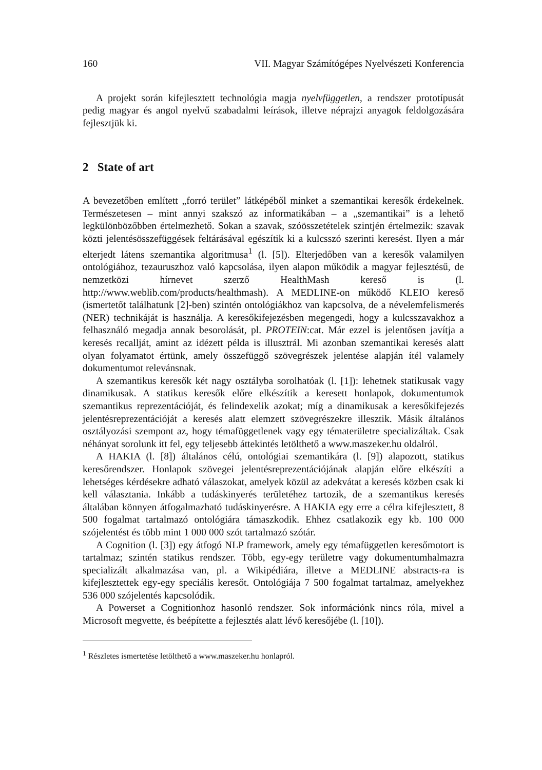160 VII. Magyar Számítógépes Nyelvészeti Konferencia
A projekt során kifejlesztett technológia magja nyelvfüggetlen, a rendszer prototípusát pedig magyar és angol nyelvű szabadalmi leírások, illetve néprajzi anyagok feldolgozására fejlesztjük ki.
2 State of art
A bevezetőben említett „forró terület” látképéből minket a szemantikai keresők érdekelnek. Természetesen – mint annyi szakszó az informatikában – a „szemantikai” is a lehető legkülönbözőbben értelmezhető. Sokan a szavak, szóösszetételek szintjén értelmezik: szavak közti jelentésösszefüggések feltárásával egészítik ki a kulcsszó szerinti keresést. Ilyen a már elterjedt látens szemantika algoritmusa<sup>1</sup> (l. [5]). Elterjedőben van a keresők valamilyen ontológiához, tezauruszhoz való kapcsolása, ilyen alapon működik a magyar fejlesztésű, de nemzetközi hírnevet szerző HealthMash kereső is (l. http://www.weblib.com/products/healthmash). A MEDLINE-on működő KLEIO kereső (ismertetőt találhatunk [2]-ben) szintén ontológiákhoz van kapcsolva, de a névelemfelismerés (NER) technikáját is használja. A keresőkifejezésben megengedi, hogy a kulcsszavakhoz a felhasználó megadja annak besorolását, pl. PROTEIN:cat. Már ezzel is jelentősen javítja a keresés recallját, amint az idézett példa is illusztrál. Mi azonban szemantikai keresés alatt olyan folyamatot értünk, amely összefüggő szövegrészek jelentése alapján ítél valamely dokumentumot relevánsnak.
A szemantikus keresők két nagy osztályba sorolhatóak (l. [1]): lehetnek statikusak vagy dinamikusak. A statikus keresők előre elkészítik a keresett honlapok, dokumentumok szemantikus reprezentációját, és felindexelik azokat; míg a dinamikusak a keresőkifejezés jelentésreprezentációját a keresés alatt elemzett szövegrészekre illesztik. Másik általános osztályozási szempont az, hogy témafüggetlenek vagy egy tématerületre specializáltak. Csak néhányat sorolunk itt fel, egy teljesebb áttekintés letölthető a www.maszeker.hu oldalról.
A HAKIA (l. [8]) általános célú, ontológiai szemantikára (l. [9]) alapozott, statikus keresőrendszer. Honlapok szövegei jelentésreprezentációjának alapján előre elkészíti a lehetséges kérdésekre adható válaszokat, amelyek közül az adekvátat a keresés közben csak ki kell választania. Inkább a tudáskinyerés területéhez tartozik, de a szemantikus keresés általában könnyen átfogalmazható tudáskinyerésre. A HAKIA egy erre a célra kifejlesztett, 8 500 fogalmat tartalmazó ontológiára támaszkodik. Ehhez csatlakozik egy kb. 100 000 szójelentést és több mint 1 000 000 szót tartalmazó szótár.
A Cognition (l. [3]) egy átfogó NLP framework, amely egy témafüggetlen keresőmotort is tartalmaz; szintén statikus rendszer. Több, egy-egy területre vagy dokumentumhalmazra specializált alkalmazása van, pl. a Wikipédiára, illetve a MEDLINE abstracts-ra is kifejlesztettek egy-egy speciális keresőt. Ontológiája 7 500 fogalmat tartalmaz, amelyekhez 536 000 szójelentés kapcsolódik.
A Powerset a Cognitionhoz hasonló rendszer. Sok információnk nincs róla, mivel a Microsoft megvette, és beépítette a fejlesztés alatt lévő keresőjébe (l. [10]).
<sup>1</sup> Részletes ismertetése letölthető a www.maszeker.hu honlapról.